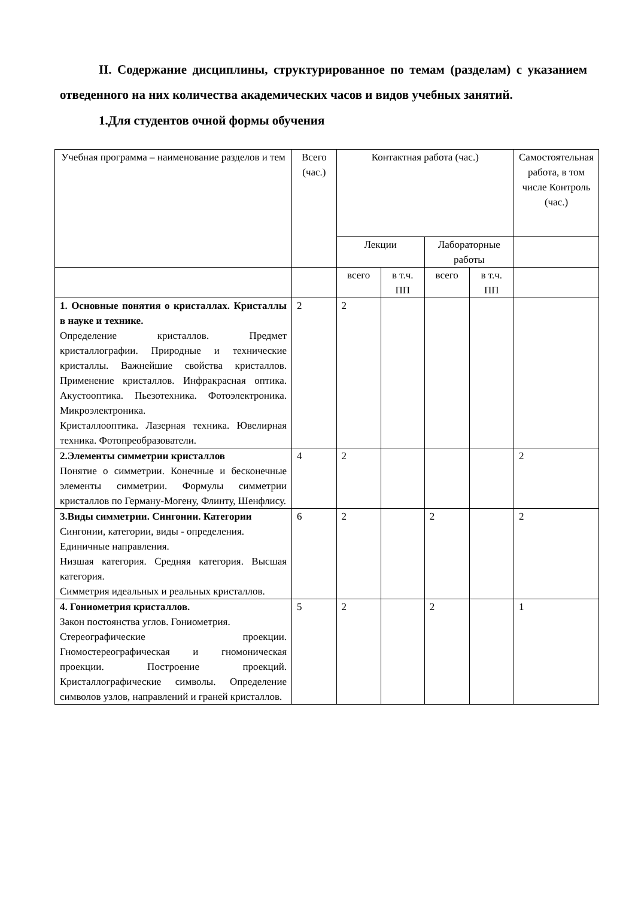II. Содержание дисциплины, структурированное по темам (разделам) с указанием отведенного на них количества академических часов и видов учебных занятий.
1.Для студентов очной формы обучения
| Учебная программа – наименование разделов и тем | Всего (час.) | Контактная работа (час.) | | | | Самостоятельная работа, в том числе Контроль (час.) |
| | | Лекции | | Лабораторные работы | | |
| | | всего | в т.ч. ПП | всего | в т.ч. ПП | |
| 1. Основные понятия о кристаллах. Кристаллы в науке и технике. Определение кристаллов. Предмет кристаллографии. Природные и технические кристаллы. Важнейшие свойства кристаллов. Применение кристаллов. Инфракрасная оптика. Акустооптика. Пьезотехника. Фотоэлектроника. Микроэлектроника. Кристаллооптика. Лазерная техника. Ювелирная техника. Фотопреобразователи. | 2 | 2 | | | | |
| 2.Элементы симметрии кристаллов Понятие о симметрии. Конечные и бесконечные элементы симметрии. Формулы симметрии кристаллов по Герману-Могену, Флинту, Шенфлису. | 4 | 2 | | | | 2 |
| 3.Виды симметрии. Сингонии. Категории Сингонии, категории, виды - определения. Единичные направления. Низшая категория. Средняя категория. Высшая категория. Симметрия идеальных и реальных кристаллов. | 6 | 2 | | 2 | | 2 |
| 4. Гониометрия кристаллов. Закон постоянства углов. Гониометрия. Стереографические проекции. Гномостереографическая и гномоническая проекции. Построение проекций. Кристаллографические символы. Определение символов узлов, направлений и граней кристаллов. | 5 | 2 | | 2 | | 1 |